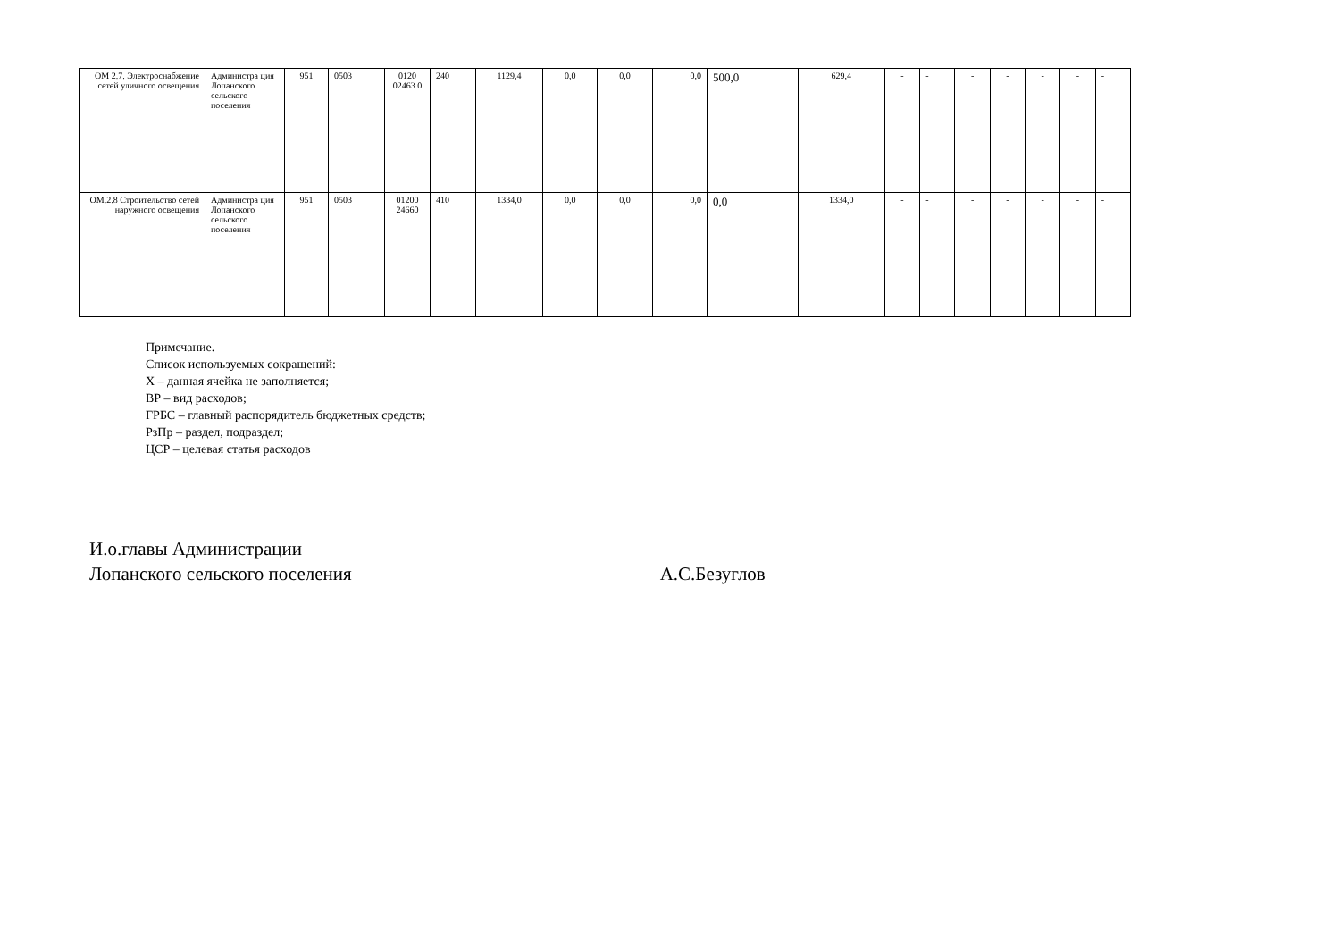| ОМ 2.7. Электроснабжение сетей уличного освещения | Администра ция Лопанского сельского поселения | 951 | 0503 | 0120 02463 0 | 240 | 1129,4 | 0,0 | 0,0 | 0,0 | 500,0 | 629,4 | - | - | - | - | - | - | - |
| ОМ.2.8 Строительство сетей наружного освещения | Администра ция Лопанского сельского поселения | 951 | 0503 | 01200 24660 | 410 | 1334,0 | 0,0 | 0,0 | 0,0 | 0,0 | 1334,0 | - | - | - | - | - | - | - |
Примечание.
Список используемых сокращений:
Х – данная ячейка не заполняется;
ВР – вид расходов;
ГРБС – главный распорядитель бюджетных средств;
РзПр – раздел, подраздел;
ЦСР – целевая статья расходов
И.о.главы Администрации
Лопанского сельского поселения
А.С.Безуглов